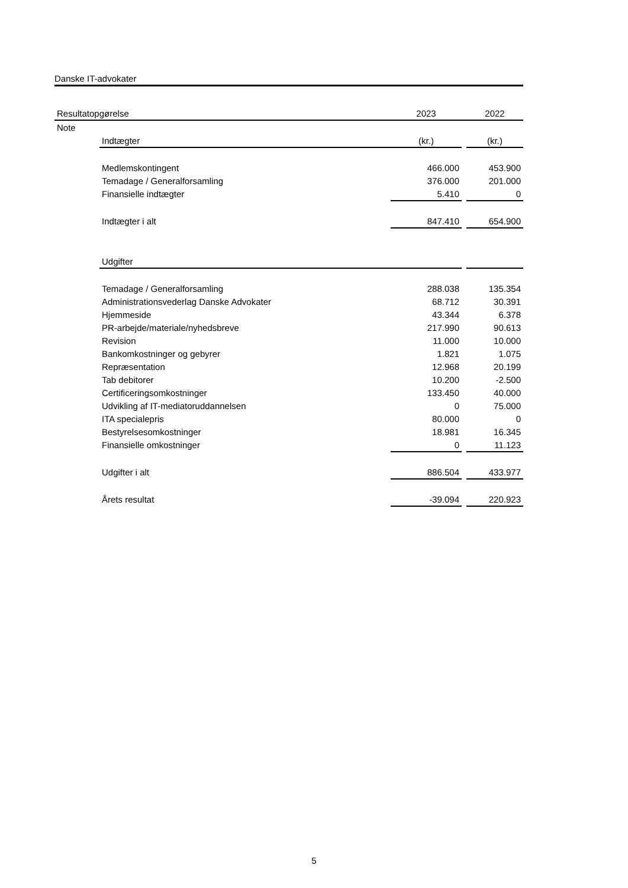Danske IT-advokater
| Resultatopgørelse | | 2023 | | 2022 |
| --- | --- | --- | --- | --- |
| Note | | | | |
| | Indtægter | (kr.) | | (kr.) |
| | Medlemskontingent | 466.000 | | 453.900 |
| | Temadage / Generalforsamling | 376.000 | | 201.000 |
| | Finansielle indtægter | 5.410 | | 0 |
| | Indtægter i alt | 847.410 | | 654.900 |
| | Udgifter | | | |
| | Temadage / Generalforsamling | 288.038 | | 135.354 |
| | Administrationsvederlag Danske Advokater | 68.712 | | 30.391 |
| | Hjemmeside | 43.344 | | 6.378 |
| | PR-arbejde/materiale/nyhedsbreve | 217.990 | | 90.613 |
| | Revision | 11.000 | | 10.000 |
| | Bankomkostninger og gebyrer | 1.821 | | 1.075 |
| | Repræsentation | 12.968 | | 20.199 |
| | Tab debitorer | 10.200 | | -2.500 |
| | Certificeringsomkostninger | 133.450 | | 40.000 |
| | Udvikling af IT-mediatoruddannelsen | 0 | | 75.000 |
| | ITA specialepris | 80.000 | | 0 |
| | Bestyrelsesomkostninger | 18.981 | | 16.345 |
| | Finansielle omkostninger | 0 | | 11.123 |
| | Udgifter i alt | 886.504 | | 433.977 |
| | Årets resultat | -39.094 | | 220.923 |
5